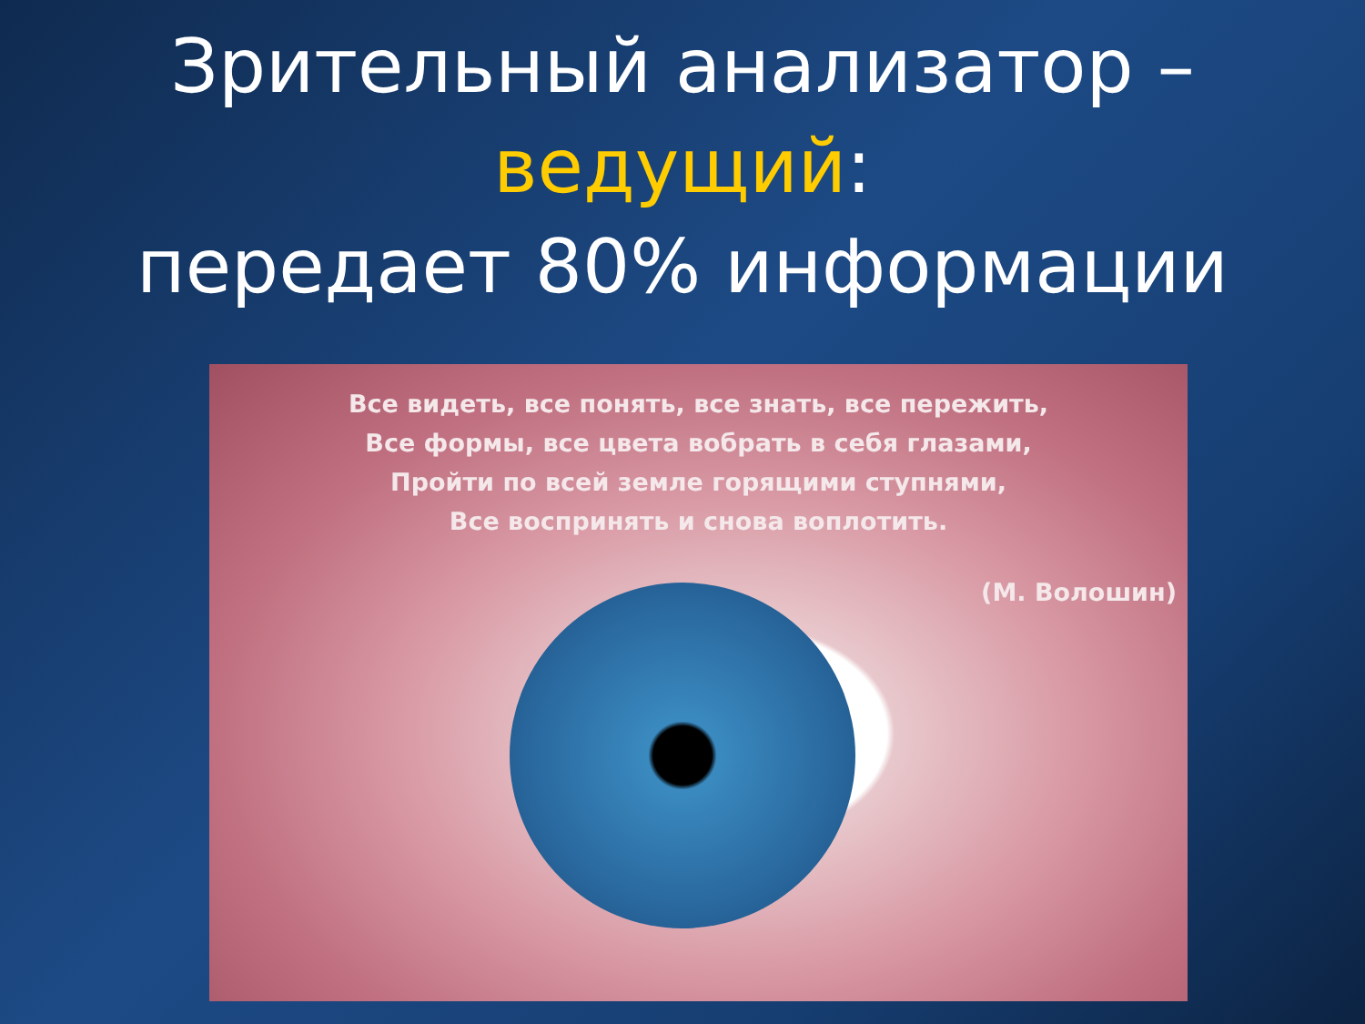Зрительный анализатор –
ведущий:
передает 80% информации
Все видеть, все понять, все знать, все пережить,
Все формы, все цвета вобрать в себя глазами,
Пройти по всей земле горящими ступнями,
Все воспринять и снова воплотить.
(М. Волошин)